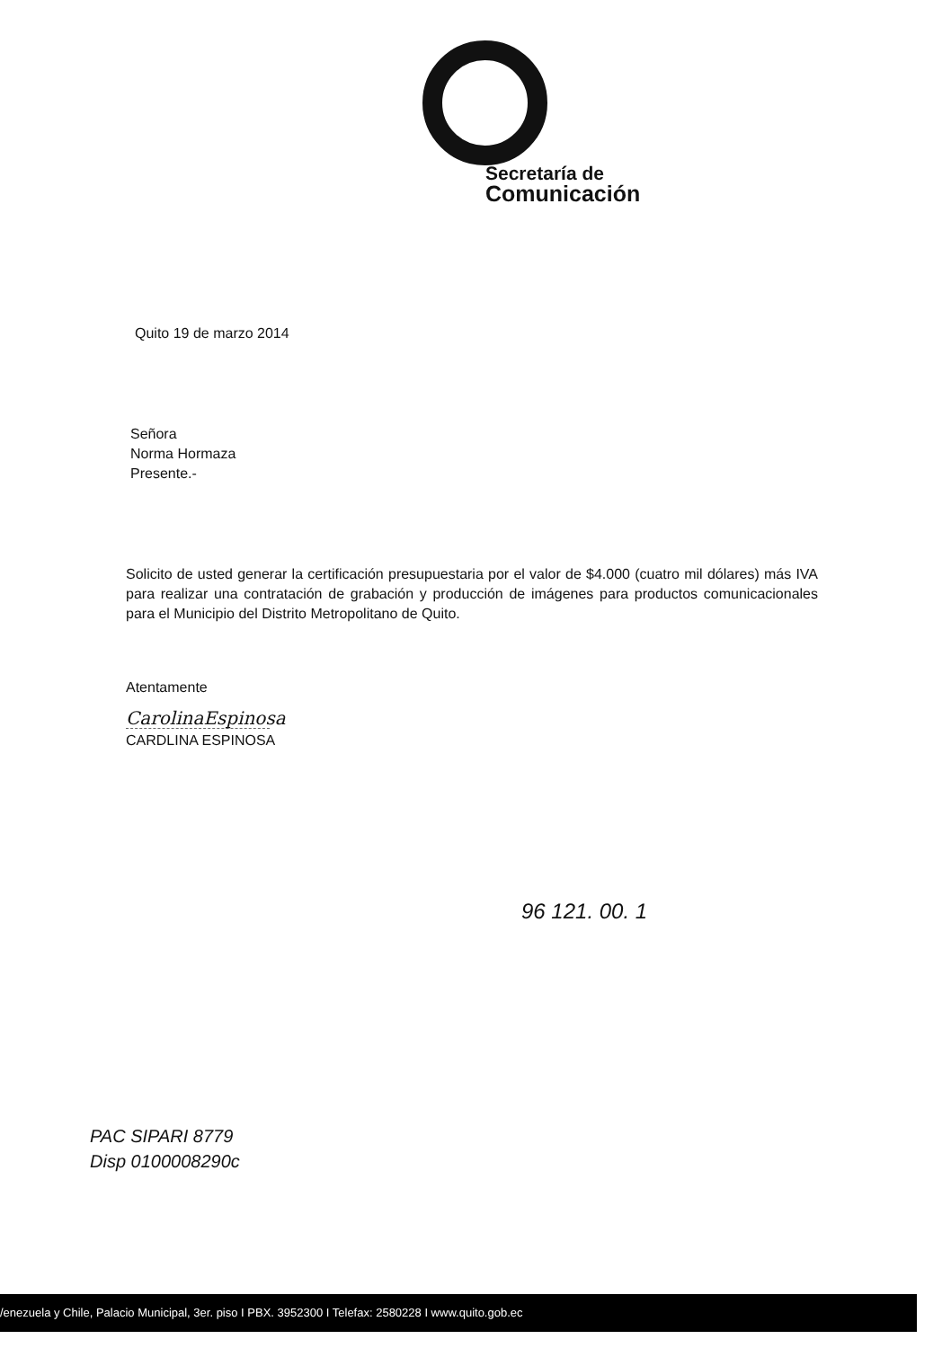Secretaría de
Comunicación
Quito 19 de marzo 2014
Señora
Norma Hormaza
Presente.-
Solicito de usted generar la certificación presupuestaria por el valor de $4.000 (cuatro mil dólares) más IVA para realizar una contratación de grabación y producción de imágenes para productos comunicacionales para el Municipio del Distrito Metropolitano de Quito.
Atentamente
CarolinaEspinosa
CARDLINA ESPINOSA
96 121. 00. 1
PAC SIPARI 8779
Disp 0100008290c
/enezuela y Chile, Palacio Municipal, 3er. piso I PBX. 3952300 I Telefax: 2580228 I www.quito.gob.ec